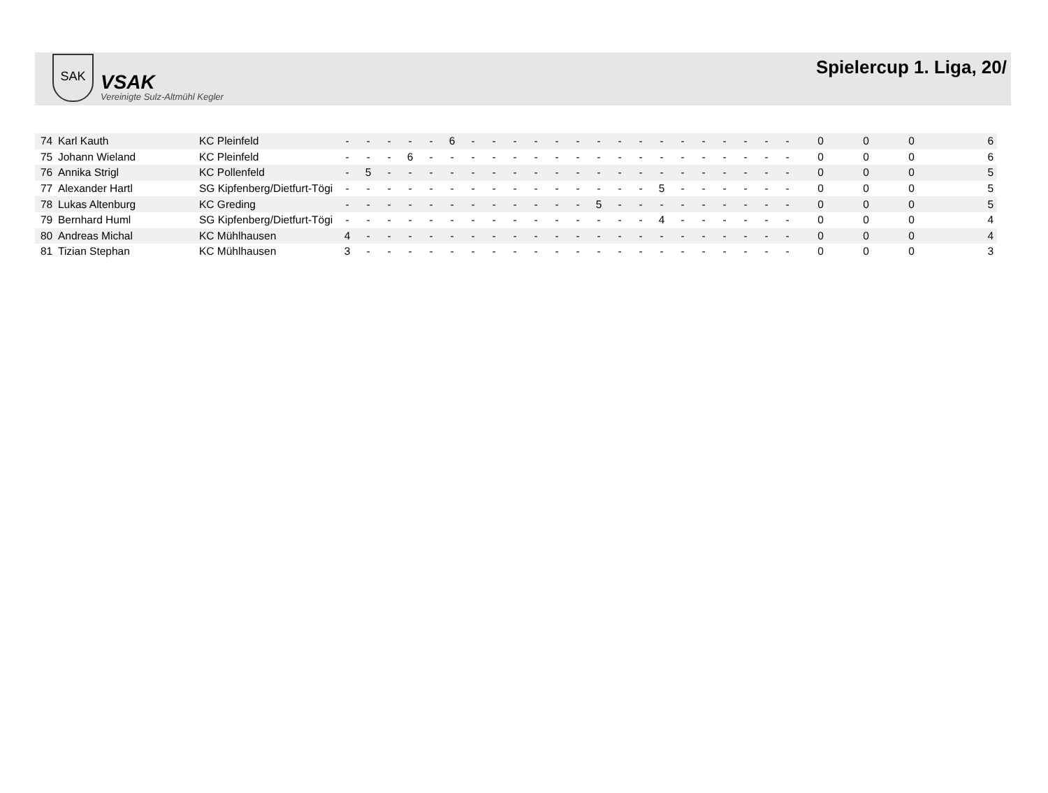SAK
VSAK
Vereinigte Sulz-Altmühl Kegler
Spielercup 1. Liga, 20/
| 74 | Karl Kauth | KC Pleinfeld | - | - | - | - | - | 6 | - | - | - | - | - | - | - | - | - | - | - | - | - | - | - | - | 0 | 0 | 0 | 6 |
| 75 | Johann Wieland | KC Pleinfeld | - | - | - | 6 | - | - | - | - | - | - | - | - | - | - | - | - | - | - | - | - | - | - | 0 | 0 | 0 | 6 |
| 76 | Annika Strigl | KC Pollenfeld | - | 5 | - | - | - | - | - | - | - | - | - | - | - | - | - | - | - | - | - | - | - | - | 0 | 0 | 0 | 5 |
| 77 | Alexander Hartl | SG Kipfenberg/Dietfurt-Tögi | - | - | - | - | - | - | - | - | - | - | - | - | - | - | - | 5 | - | - | - | - | - | - | 0 | 0 | 0 | 5 |
| 78 | Lukas Altenburg | KC Greding | - | - | - | - | - | - | - | - | - | - | - | - | 5 | - | - | - | - | - | - | - | - | - | 0 | 0 | 0 | 5 |
| 79 | Bernhard Huml | SG Kipfenberg/Dietfurt-Tögi | - | - | - | - | - | - | - | - | - | - | - | - | - | - | - | 4 | - | - | - | - | - | - | 0 | 0 | 0 | 4 |
| 80 | Andreas Michal | KC Mühlhausen | 4 | - | - | - | - | - | - | - | - | - | - | - | - | - | - | - | - | - | - | - | - | - | 0 | 0 | 0 | 4 |
| 81 | Tizian Stephan | KC Mühlhausen | 3 | - | - | - | - | - | - | - | - | - | - | - | - | - | - | - | - | - | - | - | - | - | 0 | 0 | 0 | 3 |